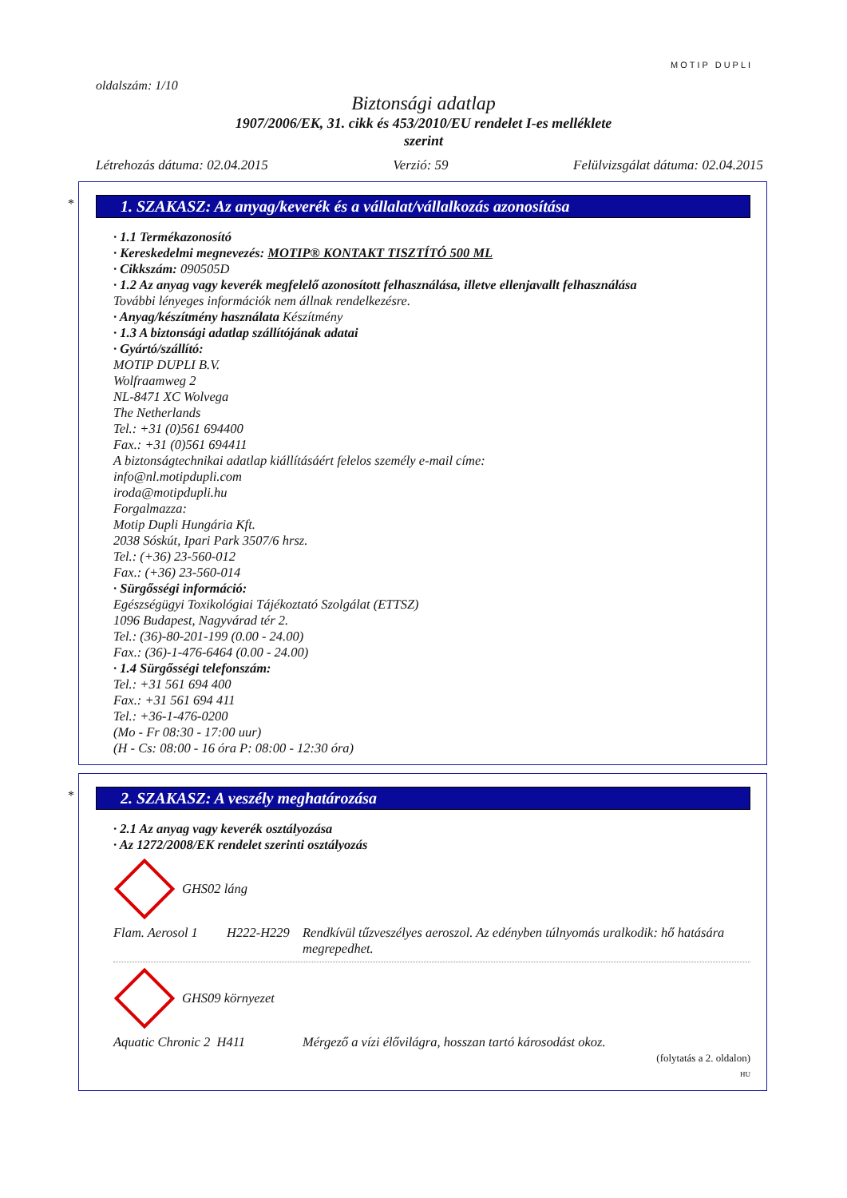MOTIP DUPLI
oldalszám: 1/10
Biztonsági adatlap
1907/2006/EK, 31. cikk és 453/2010/EU rendelet I-es melléklete
szerint
Létrehozás dátuma: 02.04.2015 Verzió: 59 Felülvizsgálat dátuma: 02.04.2015
*
1. SZAKASZ: Az anyag/keverék és a vállalat/vállalkozás azonosítása
· 1.1 Termékazonosító
· Kereskedelmi megnevezés: MOTIP® KONTAKT TISZTÍTÓ 500 ML
· Cikkszám: 090505D
· 1.2 Az anyag vagy keverék megfelelő azonosított felhasználása, illetve ellenjavallt felhasználása
További lényeges információk nem állnak rendelkezésre.
· Anyag/készítmény használata Készítmény
· 1.3 A biztonsági adatlap szállítójának adatai
· Gyártó/szállító:
MOTIP DUPLI B.V.
Wolfraamweg 2
NL-8471 XC Wolvega
The Netherlands
Tel.: +31 (0)561 694400
Fax.: +31 (0)561 694411
A biztonságtechnikai adatlap kiállításáért felelos személy e-mail címe:
info@nl.motipdupli.com
iroda@motipdupli.hu
Forgalmazza:
Motip Dupli Hungária Kft.
2038 Sóskút, Ipari Park 3507/6 hrsz.
Tel.: (+36) 23-560-012
Fax.: (+36) 23-560-014
· Sürgősségi információ:
Egészségügyi Toxikológiai Tájékoztató Szolgálat (ETTSZ)
1096 Budapest, Nagyvárad tér 2.
Tel.: (36)-80-201-199 (0.00 - 24.00)
Fax.: (36)-1-476-6464 (0.00 - 24.00)
· 1.4 Sürgősségi telefonszám:
Tel.: +31 561 694 400
Fax.: +31 561 694 411
Tel.: +36-1-476-0200
(Mo - Fr 08:30 - 17:00 uur)
(H - Cs: 08:00 - 16 óra P: 08:00 - 12:30 óra)
*
2. SZAKASZ: A veszély meghatározása
· 2.1 Az anyag vagy keverék osztályozása
· Az 1272/2008/EK rendelet szerinti osztályozás
GHS02 láng
Flam. Aerosol 1 H222-H229 Rendkívül tűzveszélyes aeroszol. Az edényben túlnyomás uralkodik: hő hatására megrepedhet.
GHS09 környezet
Aquatic Chronic 2 H411 Mérgező a vízi élővilágra, hosszan tartó károsodást okoz.
(folytatás a 2. oldalon)
HU